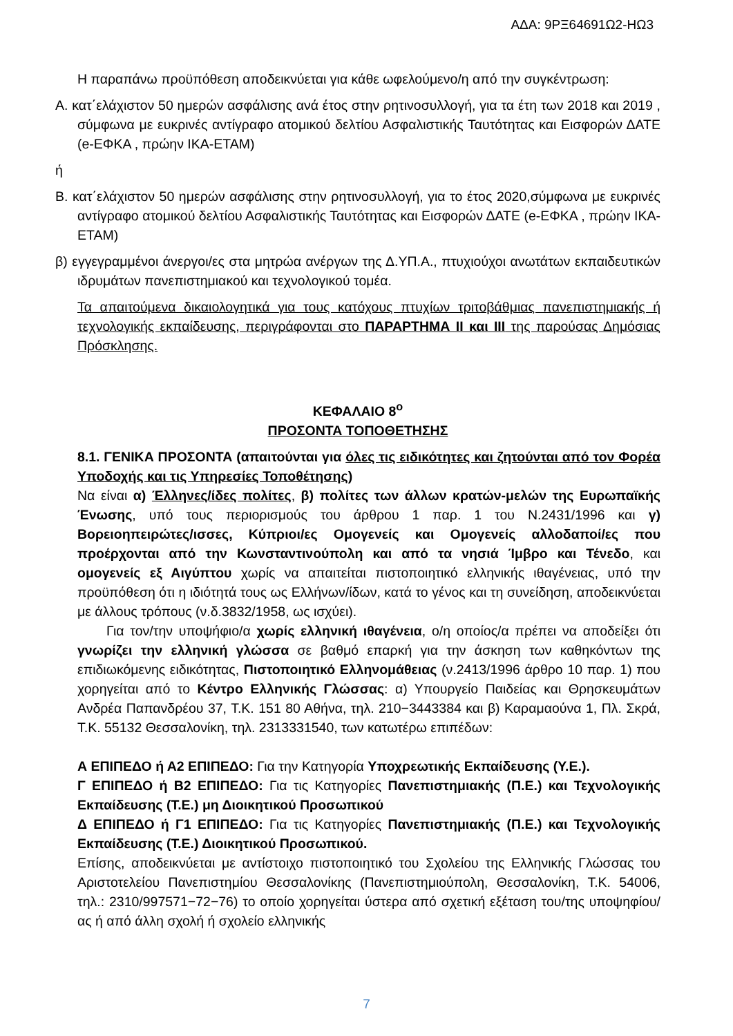ΑΔΑ: 9ΡΞ64691Ω2-ΗΩ3
Η παραπάνω προϋπόθεση αποδεικνύεται για κάθε ωφελούμενο/η από την συγκέντρωση:
Α. κατ΄ελάχιστον 50 ημερών ασφάλισης ανά έτος στην ρητινοσυλλογή, για τα έτη των 2018 και 2019 , σύμφωνα με ευκρινές αντίγραφο ατομικού δελτίου Ασφαλιστικής Ταυτότητας και Εισφορών ΔΑΤΕ (e-ΕΦΚΑ , πρώην ΙΚΑ-ΕΤΑΜ)
ή
Β. κατ΄ελάχιστον 50 ημερών ασφάλισης στην ρητινοσυλλογή, για το έτος 2020,σύμφωνα με ευκρινές αντίγραφο ατομικού δελτίου Ασφαλιστικής Ταυτότητας και Εισφορών ΔΑΤΕ (e-ΕΦΚΑ , πρώην ΙΚΑ-ΕΤΑΜ)
β) εγγεγραμμένοι άνεργοι/ες στα μητρώα ανέργων της Δ.ΥΠ.Α., πτυχιούχοι ανωτάτων εκπαιδευτικών ιδρυμάτων πανεπιστημιακού και τεχνολογικού τομέα.
Τα απαιτούμενα δικαιολογητικά για τους κατόχους πτυχίων τριτοβάθμιας πανεπιστημιακής ή τεχνολογικής εκπαίδευσης, περιγράφονται στο ΠΑΡΑΡΤΗΜΑ ΙΙ και ΙΙΙ της παρούσας Δημόσιας Πρόσκλησης.
ΚΕΦΑΛΑΙΟ 8<sup>ο</sup>
ΠΡΟΣΟΝΤΑ ΤΟΠΟΘΕΤΗΣΗΣ
8.1. ΓΕΝΙΚΑ ΠΡΟΣΟΝΤΑ (απαιτούνται για όλες τις ειδικότητες και ζητούνται από τον Φορέα Υποδοχής και τις Υπηρεσίες Τοποθέτησης)
Να είναι α) Έλληνες/ίδες πολίτες, β) πολίτες των άλλων κρατών-μελών της Ευρωπαϊκής Ένωσης, υπό τους περιορισμούς του άρθρου 1 παρ. 1 του Ν.2431/1996 και γ) Βορειοηπειρώτες/ισσες, Κύπριοι/ες Ομογενείς και Ομογενείς αλλοδαποί/ες που προέρχονται από την Κωνσταντινούπολη και από τα νησιά Ίμβρο και Τένεδο, και ομογενείς εξ Αιγύπτου χωρίς να απαιτείται πιστοποιητικό ελληνικής ιθαγένειας, υπό την προϋπόθεση ότι η ιδιότητά τους ως Ελλήνων/ίδων, κατά το γένος και τη συνείδηση, αποδεικνύεται με άλλους τρόπους (ν.δ.3832/1958, ως ισχύει).
Για τον/την υποψήφιο/α χωρίς ελληνική ιθαγένεια, ο/η οποίος/α πρέπει να αποδείξει ότι γνωρίζει την ελληνική γλώσσα σε βαθμό επαρκή για την άσκηση των καθηκόντων της επιδιωκόμενης ειδικότητας, Πιστοποιητικό Ελληνομάθειας (ν.2413/1996 άρθρο 10 παρ. 1) που χορηγείται από το Κέντρο Ελληνικής Γλώσσας: α) Υπουργείο Παιδείας και Θρησκευμάτων Ανδρέα Παπανδρέου 37, Τ.Κ. 151 80 Αθήνα, τηλ. 210−3443384 και β) Καραμαούνα 1, Πλ. Σκρά, Τ.Κ. 55132 Θεσσαλονίκη, τηλ. 2313331540, των κατωτέρω επιπέδων:
Α ΕΠΙΠΕΔΟ ή Α2 ΕΠΙΠΕΔΟ: Για την Κατηγορία Υποχρεωτικής Εκπαίδευσης (Υ.Ε.).
Γ ΕΠΙΠΕΔΟ ή Β2 ΕΠΙΠΕΔΟ: Για τις Κατηγορίες Πανεπιστημιακής (Π.Ε.) και Τεχνολογικής Εκπαίδευσης (Τ.Ε.) μη Διοικητικού Προσωπικού
Δ ΕΠΙΠΕΔΟ ή Γ1 ΕΠΙΠΕΔΟ: Για τις Κατηγορίες Πανεπιστημιακής (Π.Ε.) και Τεχνολογικής Εκπαίδευσης (Τ.Ε.) Διοικητικού Προσωπικού.
Επίσης, αποδεικνύεται με αντίστοιχο πιστοποιητικό του Σχολείου της Ελληνικής Γλώσσας του Αριστοτελείου Πανεπιστημίου Θεσσαλονίκης (Πανεπιστημιούπολη, Θεσσαλονίκη, Τ.Κ. 54006, τηλ.: 2310/997571−72−76) το οποίο χορηγείται ύστερα από σχετική εξέταση του/της υποψηφίου/ας ή από άλλη σχολή ή σχολείο ελληνικής
7